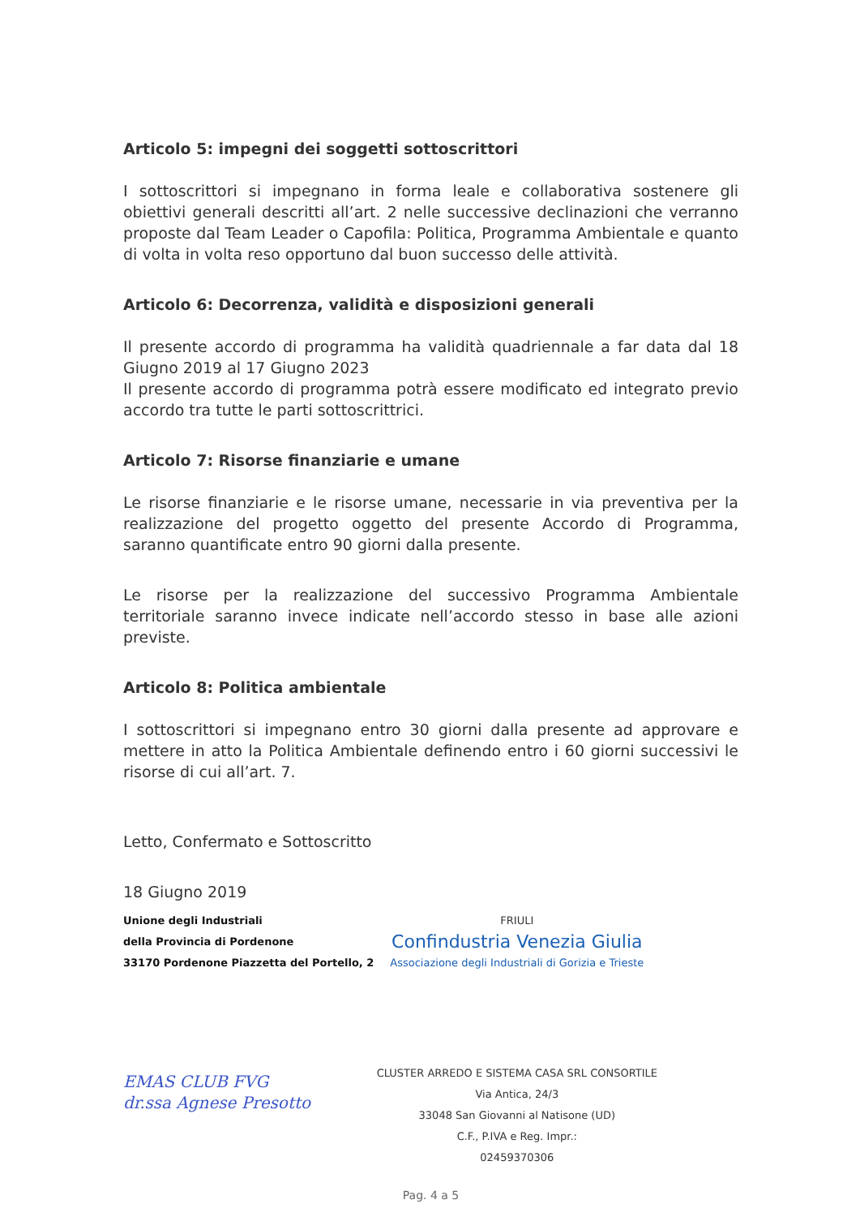Articolo 5: impegni dei soggetti sottoscrittori
I sottoscrittori si impegnano in forma leale e collaborativa sostenere gli obiettivi generali descritti all’art. 2 nelle successive declinazioni che verranno proposte dal Team Leader o Capofila: Politica, Programma Ambientale e quanto di volta in volta reso opportuno dal buon successo delle attività.
Articolo 6: Decorrenza, validità e disposizioni generali
Il presente accordo di programma ha validità quadriennale a far data dal 18 Giugno 2019 al 17 Giugno 2023
Il presente accordo di programma potrà essere modificato ed integrato previo accordo tra tutte le parti sottoscrittrici.
Articolo 7: Risorse finanziarie e umane
Le risorse finanziarie e le risorse umane, necessarie in via preventiva per la realizzazione del progetto oggetto del presente Accordo di Programma, saranno quantificate entro 90 giorni dalla presente.
Le risorse per la realizzazione del successivo Programma Ambientale territoriale saranno invece indicate nell’accordo stesso in base alle azioni previste.
Articolo 8: Politica ambientale
I sottoscrittori si impegnano entro 30 giorni dalla presente ad approvare e mettere in atto la Politica Ambientale definendo entro i 60 giorni successivi le risorse di cui all’art. 7.
Letto, Confermato e Sottoscritto
18 Giugno 2019
Unione degli Industriali
della Provincia di Pordenone
33170 Pordenone Piazzetta del Portello, 2
EMAS CLUB FVG
dr.ssa Agnese Presotto
FRIULI
Confindustria Venezia Giulia
Associazione degli Industriali di Gorizia e Trieste
CLUSTER ARREDO E SISTEMA CASA SRL CONSORTILE
Via Antica, 24/3
33048 San Giovanni al Natisone (UD)
C.F., P.IVA e Reg. Impr.:
02459370306
Pag. 4 a 5